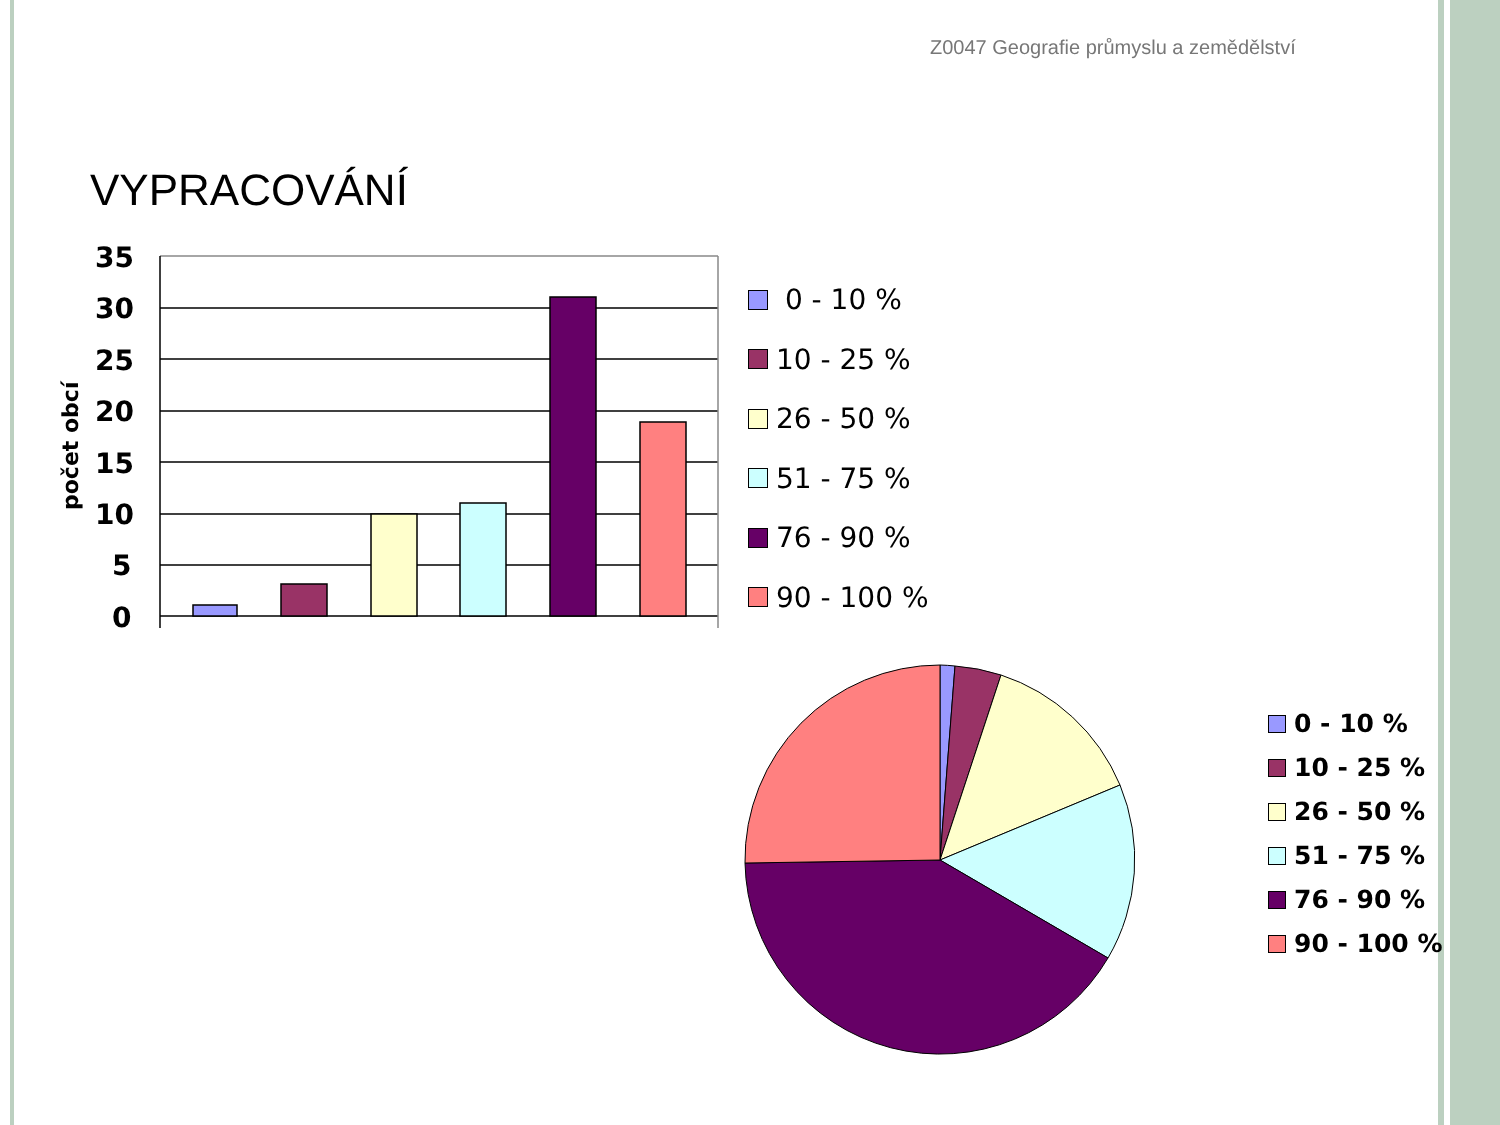Z0047 Geografie průmyslu a zemědělství
VYPRACOVÁNÍ
35
30
25
20
15
10
5
0
počet obcí
0 - 10 %
10 - 25 %
26 - 50 %
51 - 75 %
76 - 90 %
90 - 100 %
0 - 10 %
10 - 25 %
26 - 50 %
51 - 75 %
76 - 90 %
90 - 100 %